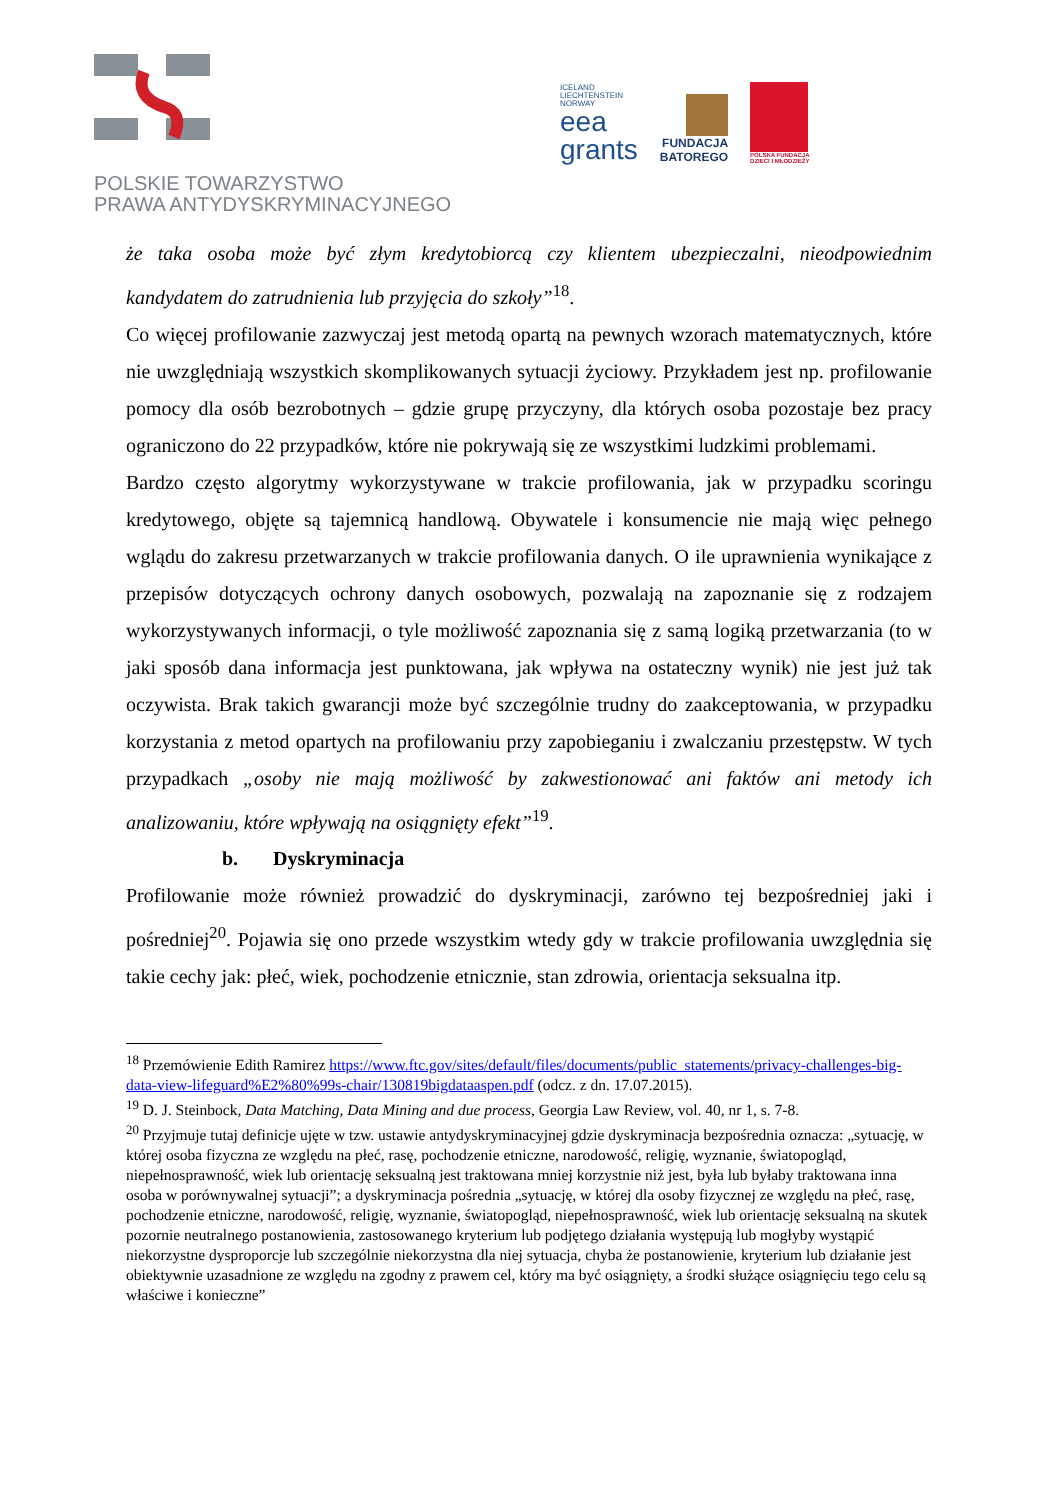POLSKIE TOWARZYSTWO
PRAWA ANTYDYSKRYMINACYJNEGO
ICELAND
LIECHTENSTEIN
NORWAY
eea
grants
FUNDACJA
BATOREGO
POLSKA FUNDACJA
DZIECI I MŁODZIEŻY
że taka osoba może być złym kredytobiorcą czy klientem ubezpieczalni, nieodpowiednim kandydatem do zatrudnienia lub przyjęcia do szkoły”<sup>18</sup>.
Co więcej profilowanie zazwyczaj jest metodą opartą na pewnych wzorach matematycznych, które nie uwzględniają wszystkich skomplikowanych sytuacji życiowy. Przykładem jest np. profilowanie pomocy dla osób bezrobotnych – gdzie grupę przyczyny, dla których osoba pozostaje bez pracy ograniczono do 22 przypadków, które nie pokrywają się ze wszystkimi ludzkimi problemami.
Bardzo często algorytmy wykorzystywane w trakcie profilowania, jak w przypadku scoringu kredytowego, objęte są tajemnicą handlową. Obywatele i konsumencie nie mają więc pełnego wglądu do zakresu przetwarzanych w trakcie profilowania danych. O ile uprawnienia wynikające z przepisów dotyczących ochrony danych osobowych, pozwalają na zapoznanie się z rodzajem wykorzystywanych informacji, o tyle możliwość zapoznania się z samą logiką przetwarzania (to w jaki sposób dana informacja jest punktowana, jak wpływa na ostateczny wynik) nie jest już tak oczywista. Brak takich gwarancji może być szczególnie trudny do zaakceptowania, w przypadku korzystania z metod opartych na profilowaniu przy zapobieganiu i zwalczaniu przestępstw. W tych przypadkach „osoby nie mają możliwość by zakwestionować ani faktów ani metody ich analizowaniu, które wpływają na osiągnięty efekt”<sup>19</sup>.
b. Dyskryminacja
Profilowanie może również prowadzić do dyskryminacji, zarówno tej bezpośredniej jaki i pośredniej<sup>20</sup>. Pojawia się ono przede wszystkim wtedy gdy w trakcie profilowania uwzględnia się takie cechy jak: płeć, wiek, pochodzenie etnicznie, stan zdrowia, orientacja seksualna itp.
<sup>18</sup> Przemówienie Edith Ramirez https://www.ftc.gov/sites/default/files/documents/public_statements/privacy-challenges-big-data-view-lifeguard%E2%80%99s-chair/130819bigdataaspen.pdf (odcz. z dn. 17.07.2015).
<sup>19</sup> D. J. Steinbock, Data Matching, Data Mining and due process, Georgia Law Review, vol. 40, nr 1, s. 7-8.
<sup>20</sup> Przyjmuje tutaj definicje ujęte w tzw. ustawie antydyskryminacyjnej gdzie dyskryminacja bezpośrednia oznacza: „sytuację, w której osoba fizyczna ze względu na płeć, rasę, pochodzenie etniczne, narodowość, religię, wyznanie, światopogląd, niepełnosprawność, wiek lub orientację seksualną jest traktowana mniej korzystnie niż jest, była lub byłaby traktowana inna osoba w porównywalnej sytuacji”; a dyskryminacja pośrednia „sytuację, w której dla osoby fizycznej ze względu na płeć, rasę, pochodzenie etniczne, narodowość, religię, wyznanie, światopogląd, niepełnosprawność, wiek lub orientację seksualną na skutek pozornie neutralnego postanowienia, zastosowanego kryterium lub podjętego działania występują lub mogłyby wystąpić niekorzystne dysproporcje lub szczególnie niekorzystna dla niej sytuacja, chyba że postanowienie, kryterium lub działanie jest obiektywnie uzasadnione ze względu na zgodny z prawem cel, który ma być osiągnięty, a środki służące osiągnięciu tego celu są właściwe i konieczne”